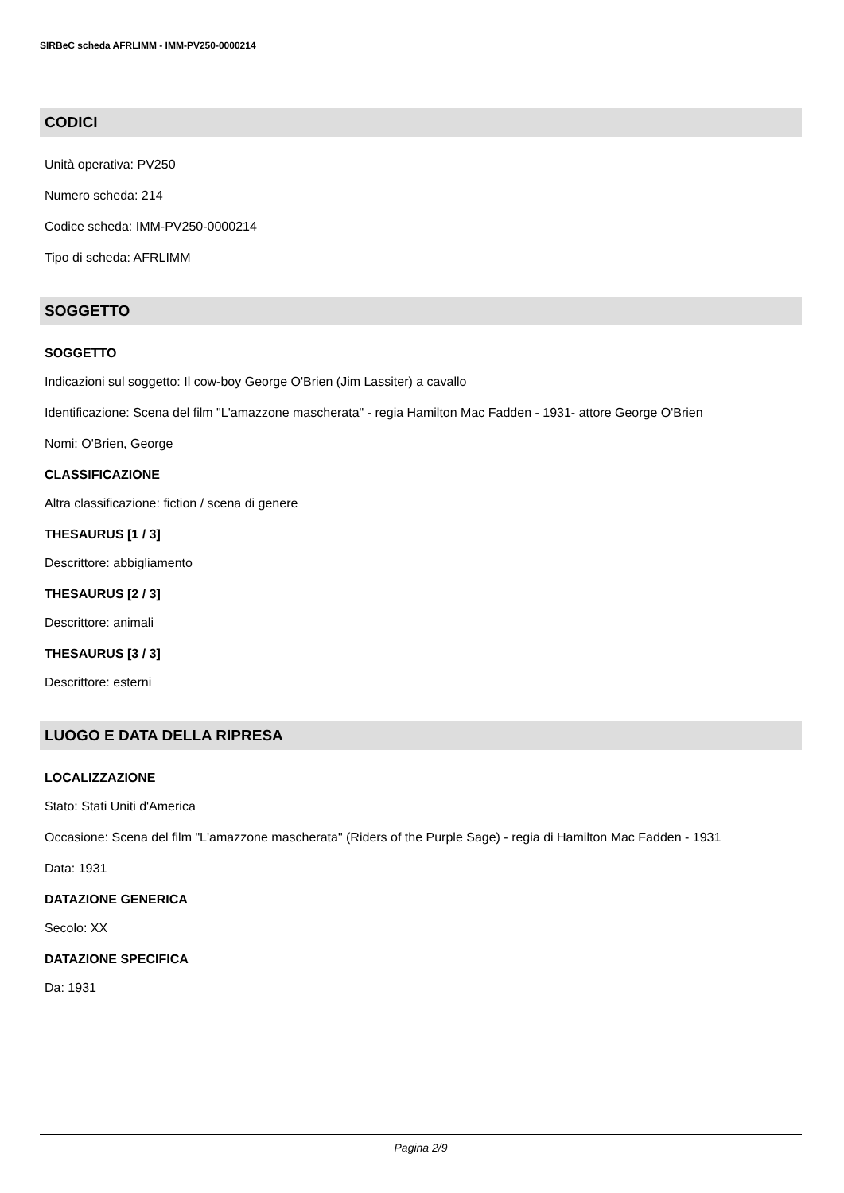SIRBeC scheda AFRLIMM - IMM-PV250-0000214
CODICI
Unità operativa: PV250
Numero scheda: 214
Codice scheda: IMM-PV250-0000214
Tipo di scheda: AFRLIMM
SOGGETTO
SOGGETTO
Indicazioni sul soggetto: Il cow-boy George O'Brien (Jim Lassiter) a cavallo
Identificazione: Scena del film "L'amazzone mascherata" - regia Hamilton Mac Fadden - 1931- attore George O'Brien
Nomi: O'Brien, George
CLASSIFICAZIONE
Altra classificazione: fiction / scena di genere
THESAURUS [1 / 3]
Descrittore: abbigliamento
THESAURUS [2 / 3]
Descrittore: animali
THESAURUS [3 / 3]
Descrittore: esterni
LUOGO E DATA DELLA RIPRESA
LOCALIZZAZIONE
Stato: Stati Uniti d'America
Occasione: Scena del film "L'amazzone mascherata" (Riders of the Purple Sage) - regia di Hamilton Mac Fadden - 1931
Data: 1931
DATAZIONE GENERICA
Secolo: XX
DATAZIONE SPECIFICA
Da: 1931
Pagina 2/9